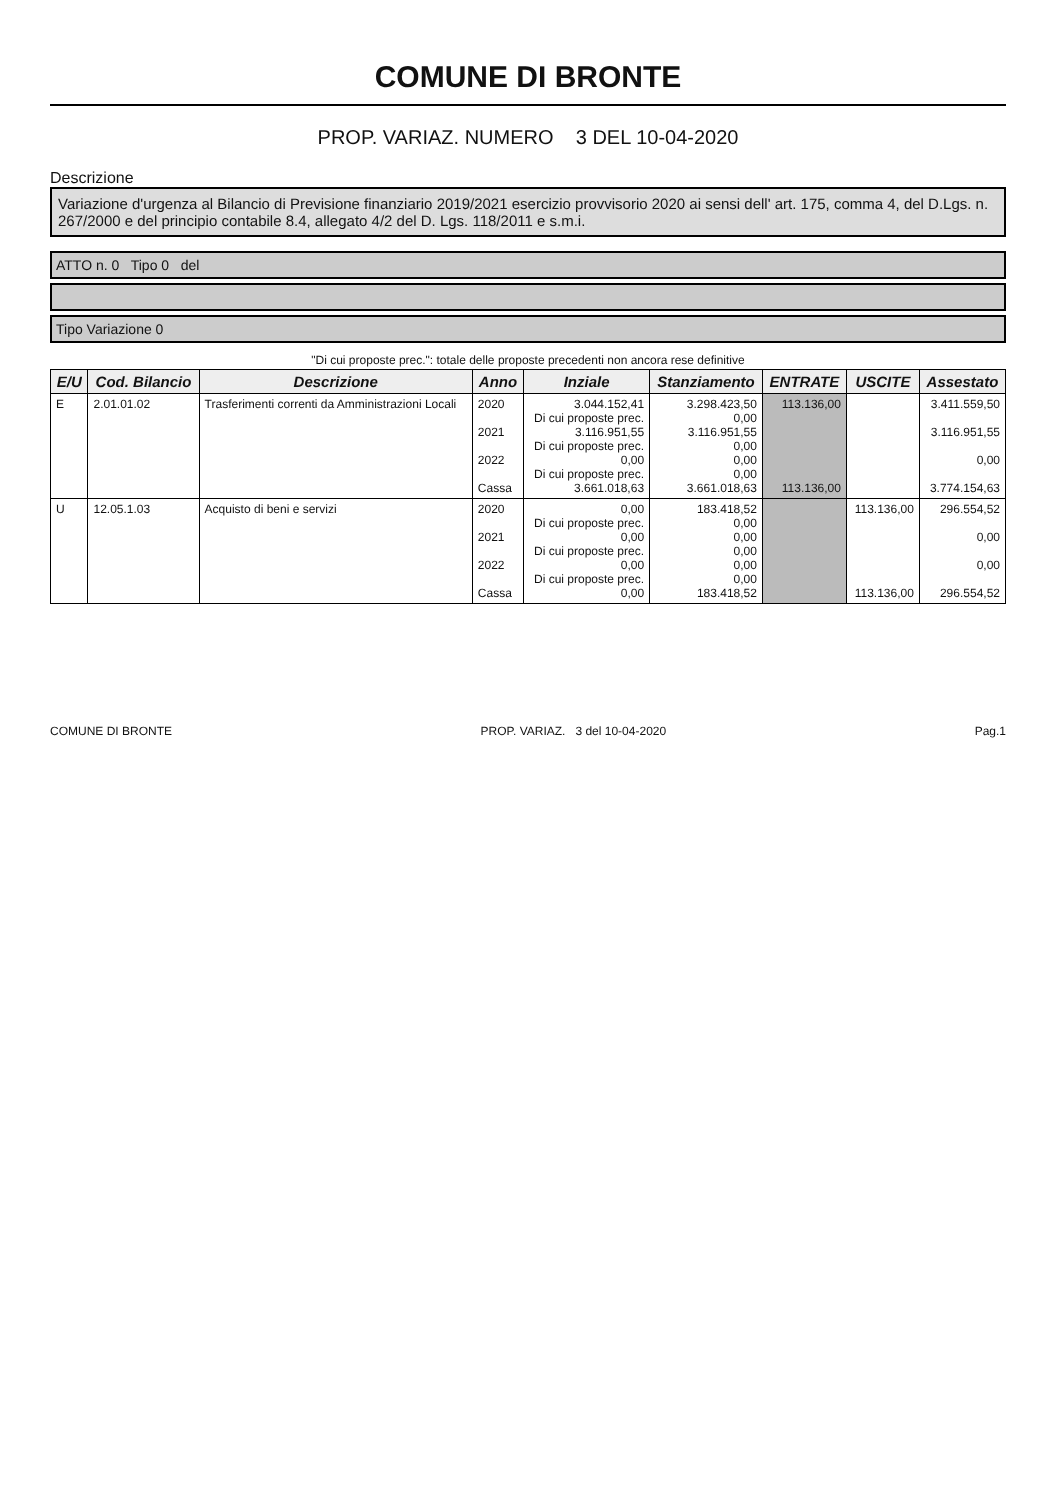COMUNE DI BRONTE
PROP. VARIAZ. NUMERO 3 DEL 10-04-2020
Descrizione
Variazione d'urgenza al Bilancio di Previsione finanziario 2019/2021 esercizio provvisorio 2020 ai sensi dell' art. 175, comma 4, del D.Lgs. n. 267/2000 e del principio contabile 8.4, allegato 4/2 del D. Lgs. 118/2011 e s.m.i.
ATTO n. 0 Tipo 0 del
Tipo Variazione 0
"Di cui proposte prec.": totale delle proposte precedenti non ancora rese definitive
| E/U | Cod. Bilancio | Descrizione | Anno | Inziale | Stanziamento | ENTRATE | USCITE | Assestato |
| --- | --- | --- | --- | --- | --- | --- | --- | --- |
| E | 2.01.01.02 | Trasferimenti correnti da Amministrazioni Locali | 2020 2021 2022 Cassa | 3.044.152,41 Di cui proposte prec. 3.116.951,55 Di cui proposte prec. 0,00 Di cui proposte prec. 3.661.018,63 | 3.298.423,50 0,00 3.116.951,55 0,00 0,00 0,00 3.661.018,63 | 113.136,00 113.136,00 | | 3.411.559,50 3.116.951,55 0,00 3.774.154,63 |
| U | 12.05.1.03 | Acquisto di beni e servizi | 2020 2021 2022 Cassa | 0,00 Di cui proposte prec. 0,00 Di cui proposte prec. 0,00 Di cui proposte prec. 0,00 | 183.418,52 0,00 0,00 0,00 0,00 0,00 183.418,52 | | 113.136,00 113.136,00 | 296.554,52 0,00 0,00 296.554,52 |
COMUNE DI BRONTE PROP. VARIAZ. 3 del 10-04-2020 Pag.1